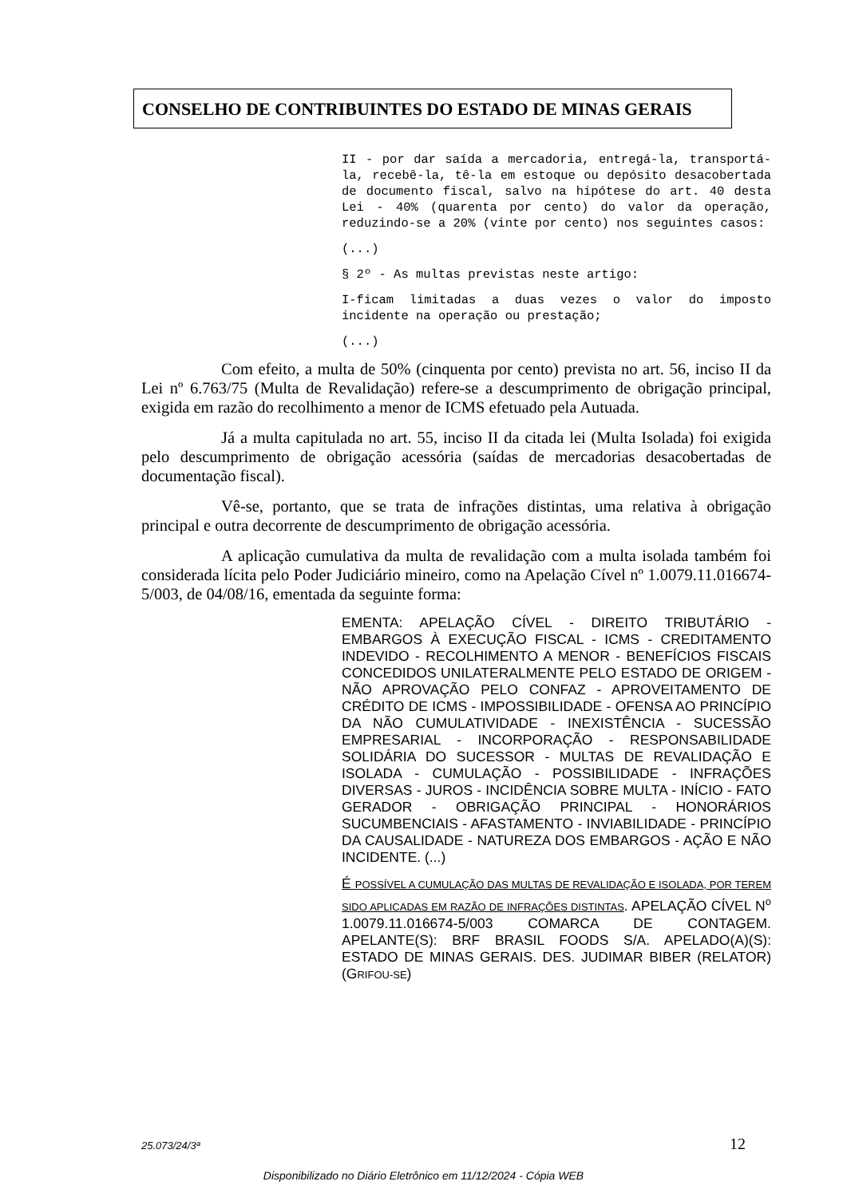CONSELHO DE CONTRIBUINTES DO ESTADO DE MINAS GERAIS
II - por dar saída a mercadoria, entregá-la, transportá-la, recebê-la, tê-la em estoque ou depósito desacobertada de documento fiscal, salvo na hipótese do art. 40 desta Lei - 40% (quarenta por cento) do valor da operação, reduzindo-se a 20% (vinte por cento) nos seguintes casos:
(...)
§ 2º - As multas previstas neste artigo:
I-ficam limitadas a duas vezes o valor do imposto incidente na operação ou prestação;
(...)
Com efeito, a multa de 50% (cinquenta por cento) prevista no art. 56, inciso II da Lei nº 6.763/75 (Multa de Revalidação) refere-se a descumprimento de obrigação principal, exigida em razão do recolhimento a menor de ICMS efetuado pela Autuada.
Já a multa capitulada no art. 55, inciso II da citada lei (Multa Isolada) foi exigida pelo descumprimento de obrigação acessória (saídas de mercadorias desacobertadas de documentação fiscal).
Vê-se, portanto, que se trata de infrações distintas, uma relativa à obrigação principal e outra decorrente de descumprimento de obrigação acessória.
A aplicação cumulativa da multa de revalidação com a multa isolada também foi considerada lícita pelo Poder Judiciário mineiro, como na Apelação Cível nº 1.0079.11.016674-5/003, de 04/08/16, ementada da seguinte forma:
EMENTA: APELAÇÃO CÍVEL - DIREITO TRIBUTÁRIO - EMBARGOS À EXECUÇÃO FISCAL - ICMS - CREDITAMENTO INDEVIDO - RECOLHIMENTO A MENOR - BENEFÍCIOS FISCAIS CONCEDIDOS UNILATERALMENTE PELO ESTADO DE ORIGEM - NÃO APROVAÇÃO PELO CONFAZ - APROVEITAMENTO DE CRÉDITO DE ICMS - IMPOSSIBILIDADE - OFENSA AO PRINCÍPIO DA NÃO CUMULATIVIDADE - INEXISTÊNCIA - SUCESSÃO EMPRESARIAL - INCORPORAÇÃO - RESPONSABILIDADE SOLIDÁRIA DO SUCESSOR - MULTAS DE REVALIDAÇÃO E ISOLADA - CUMULAÇÃO - POSSIBILIDADE - INFRAÇÕES DIVERSAS - JUROS - INCIDÊNCIA SOBRE MULTA - INÍCIO - FATO GERADOR - OBRIGAÇÃO PRINCIPAL - HONORÁRIOS SUCUMBENCIAIS - AFASTAMENTO - INVIABILIDADE - PRINCÍPIO DA CAUSALIDADE - NATUREZA DOS EMBARGOS - AÇÃO E NÃO INCIDENTE. (...)
É POSSÍVEL A CUMULAÇÃO DAS MULTAS DE REVALIDAÇÃO E ISOLADA, POR TEREM SIDO APLICADAS EM RAZÃO DE INFRAÇÕES DISTINTAS. APELAÇÃO CÍVEL N<sup>o</sup> 1.0079.11.016674-5/003 COMARCA DE CONTAGEM. APELANTE(S): BRF BRASIL FOODS S/A. APELADO(A)(S): ESTADO DE MINAS GERAIS. DES. JUDIMAR BIBER (RELATOR)(GRIFOU-SE)
25.073/24/3ª 12
Disponibilizado no Diário Eletrônico em 11/12/2024 - Cópia WEB